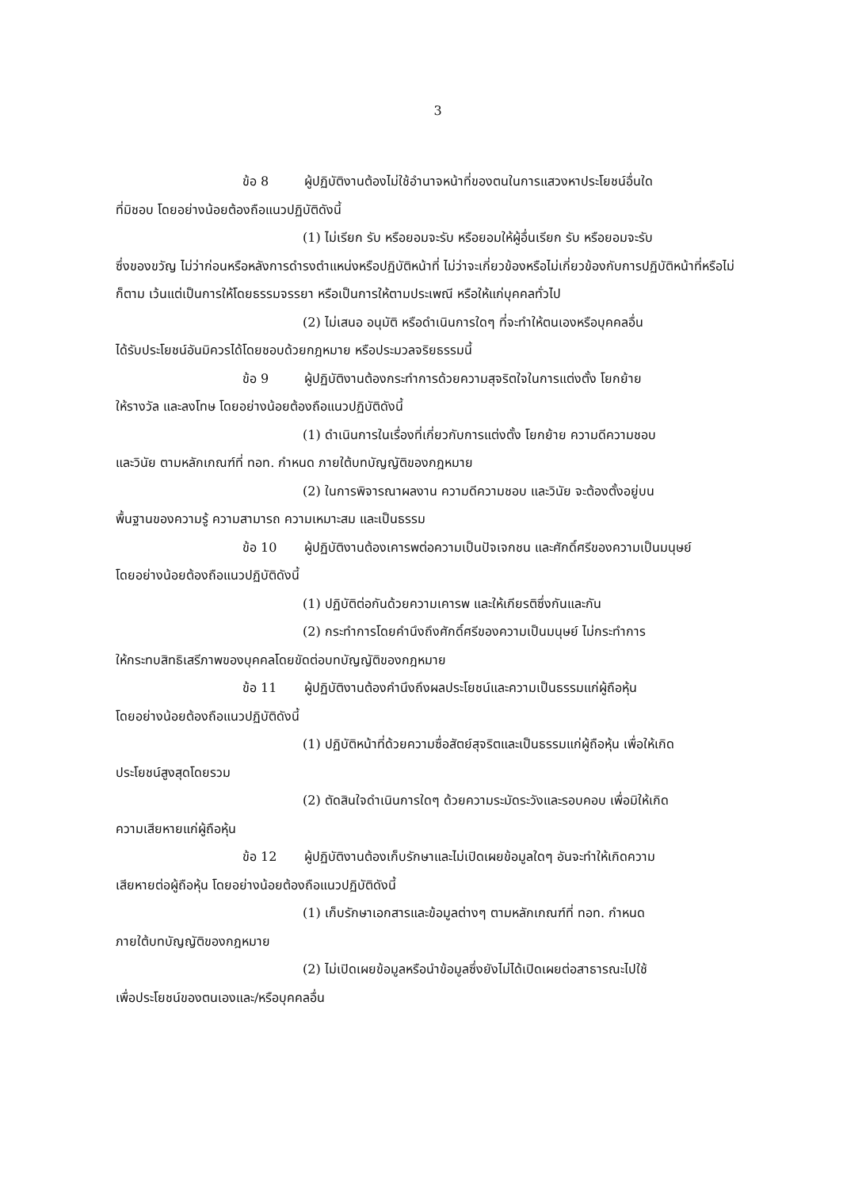3
ข้อ 8 ผู้ปฏิบัติงานต้องไม่ใช้อำนาจหน้าที่ของตนในการแสวงหาประโยชน์อื่นใด
ที่มิชอบ โดยอย่างน้อยต้องถือแนวปฏิบัติดังนี้
(1) ไม่เรียก รับ หรือยอมจะรับ หรือยอมให้ผู้อื่นเรียก รับ หรือยอมจะรับ
ซึ่งของขวัญ ไม่ว่าก่อนหรือหลังการดำรงตำแหน่งหรือปฏิบัติหน้าที่ ไม่ว่าจะเกี่ยวข้องหรือไม่เกี่ยวข้องกับการปฏิบัติหน้าที่หรือไม่ก็ตาม เว้นแต่เป็นการให้โดยธรรมจรรยา หรือเป็นการให้ตามประเพณี หรือให้แก่บุคคลทั่วไป
(2) ไม่เสนอ อนุมัติ หรือดำเนินการใดๆ ที่จะทำให้ตนเองหรือบุคคลอื่น
ได้รับประโยชน์อันมิควรได้โดยชอบด้วยกฎหมาย หรือประมวลจริยธรรมนี้
ข้อ 9 ผู้ปฏิบัติงานต้องกระทำการด้วยความสุจริตใจในการแต่งตั้ง โยกย้าย
ให้รางวัล และลงโทษ โดยอย่างน้อยต้องถือแนวปฏิบัติดังนี้
(1) ดำเนินการในเรื่องที่เกี่ยวกับการแต่งตั้ง โยกย้าย ความดีความชอบ
และวินัย ตามหลักเกณฑ์ที่ ทอท. กำหนด ภายใต้บทบัญญัติของกฎหมาย
(2) ในการพิจารณาผลงาน ความดีความชอบ และวินัย จะต้องตั้งอยู่บน
พื้นฐานของความรู้ ความสามารถ ความเหมาะสม และเป็นธรรม
ข้อ 10 ผู้ปฏิบัติงานต้องเคารพต่อความเป็นปัจเจกชน และศักดิ์ศรีของความเป็นมนุษย์
โดยอย่างน้อยต้องถือแนวปฏิบัติดังนี้
(1) ปฏิบัติต่อกันด้วยความเคารพ และให้เกียรติซึ่งกันและกัน
(2) กระทำการโดยคำนึงถึงศักดิ์ศรีของความเป็นมนุษย์ ไม่กระทำการ
ให้กระทบสิทธิเสรีภาพของบุคคลโดยขัดต่อบทบัญญัติของกฎหมาย
ข้อ 11 ผู้ปฏิบัติงานต้องคำนึงถึงผลประโยชน์และความเป็นธรรมแก่ผู้ถือหุ้น
โดยอย่างน้อยต้องถือแนวปฏิบัติดังนี้
(1) ปฏิบัติหน้าที่ด้วยความซื่อสัตย์สุจริตและเป็นธรรมแก่ผู้ถือหุ้น เพื่อให้เกิด
ประโยชน์สูงสุดโดยรวม
(2) ตัดสินใจดำเนินการใดๆ ด้วยความระมัดระวังและรอบคอบ เพื่อมิให้เกิด
ความเสียหายแก่ผู้ถือหุ้น
ข้อ 12 ผู้ปฏิบัติงานต้องเก็บรักษาและไม่เปิดเผยข้อมูลใดๆ อันจะทำให้เกิดความ
เสียหายต่อผู้ถือหุ้น โดยอย่างน้อยต้องถือแนวปฏิบัติดังนี้
(1) เก็บรักษาเอกสารและข้อมูลต่างๆ ตามหลักเกณฑ์ที่ ทอท. กำหนด
ภายใต้บทบัญญัติของกฎหมาย
(2) ไม่เปิดเผยข้อมูลหรือนำข้อมูลซึ่งยังไม่ได้เปิดเผยต่อสาธารณะไปใช้
เพื่อประโยชน์ของตนเองและ/หรือบุคคลอื่น